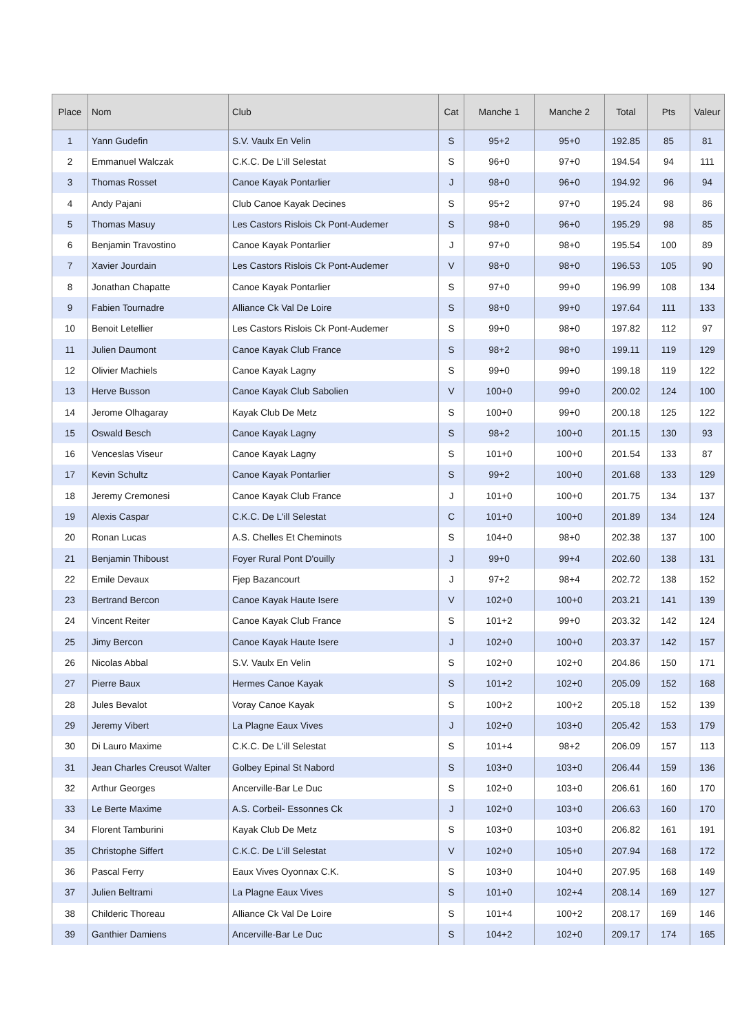| Place | Nom | Club | Cat | Manche 1 | Manche 2 | Total | Pts | Valeur |
| --- | --- | --- | --- | --- | --- | --- | --- | --- |
| 1 | Yann Gudefin | S.V. Vaulx En Velin | S | 95+2 | 95+0 | 192.85 | 85 | 81 |
| 2 | Emmanuel Walczak | C.K.C. De L'ill Selestat | S | 96+0 | 97+0 | 194.54 | 94 | 111 |
| 3 | Thomas Rosset | Canoe Kayak Pontarlier | J | 98+0 | 96+0 | 194.92 | 96 | 94 |
| 4 | Andy Pajani | Club Canoe Kayak Decines | S | 95+2 | 97+0 | 195.24 | 98 | 86 |
| 5 | Thomas Masuy | Les Castors Rislois Ck Pont-Audemer | S | 98+0 | 96+0 | 195.29 | 98 | 85 |
| 6 | Benjamin Travostino | Canoe Kayak Pontarlier | J | 97+0 | 98+0 | 195.54 | 100 | 89 |
| 7 | Xavier Jourdain | Les Castors Rislois Ck Pont-Audemer | V | 98+0 | 98+0 | 196.53 | 105 | 90 |
| 8 | Jonathan Chapatte | Canoe Kayak Pontarlier | S | 97+0 | 99+0 | 196.99 | 108 | 134 |
| 9 | Fabien Tournadre | Alliance Ck Val De Loire | S | 98+0 | 99+0 | 197.64 | 111 | 133 |
| 10 | Benoit Letellier | Les Castors Rislois Ck Pont-Audemer | S | 99+0 | 98+0 | 197.82 | 112 | 97 |
| 11 | Julien Daumont | Canoe Kayak Club France | S | 98+2 | 98+0 | 199.11 | 119 | 129 |
| 12 | Olivier Machiels | Canoe Kayak Lagny | S | 99+0 | 99+0 | 199.18 | 119 | 122 |
| 13 | Herve Busson | Canoe Kayak Club Sabolien | V | 100+0 | 99+0 | 200.02 | 124 | 100 |
| 14 | Jerome Olhagaray | Kayak Club De Metz | S | 100+0 | 99+0 | 200.18 | 125 | 122 |
| 15 | Oswald Besch | Canoe Kayak Lagny | S | 98+2 | 100+0 | 201.15 | 130 | 93 |
| 16 | Venceslas Viseur | Canoe Kayak Lagny | S | 101+0 | 100+0 | 201.54 | 133 | 87 |
| 17 | Kevin Schultz | Canoe Kayak Pontarlier | S | 99+2 | 100+0 | 201.68 | 133 | 129 |
| 18 | Jeremy Cremonesi | Canoe Kayak Club France | J | 101+0 | 100+0 | 201.75 | 134 | 137 |
| 19 | Alexis Caspar | C.K.C. De L'ill Selestat | C | 101+0 | 100+0 | 201.89 | 134 | 124 |
| 20 | Ronan Lucas | A.S. Chelles Et Cheminots | S | 104+0 | 98+0 | 202.38 | 137 | 100 |
| 21 | Benjamin Thiboust | Foyer Rural Pont D'ouilly | J | 99+0 | 99+4 | 202.60 | 138 | 131 |
| 22 | Emile Devaux | Fjep Bazancourt | J | 97+2 | 98+4 | 202.72 | 138 | 152 |
| 23 | Bertrand Bercon | Canoe Kayak Haute Isere | V | 102+0 | 100+0 | 203.21 | 141 | 139 |
| 24 | Vincent Reiter | Canoe Kayak Club France | S | 101+2 | 99+0 | 203.32 | 142 | 124 |
| 25 | Jimy Bercon | Canoe Kayak Haute Isere | J | 102+0 | 100+0 | 203.37 | 142 | 157 |
| 26 | Nicolas Abbal | S.V. Vaulx En Velin | S | 102+0 | 102+0 | 204.86 | 150 | 171 |
| 27 | Pierre Baux | Hermes Canoe Kayak | S | 101+2 | 102+0 | 205.09 | 152 | 168 |
| 28 | Jules Bevalot | Voray Canoe Kayak | S | 100+2 | 100+2 | 205.18 | 152 | 139 |
| 29 | Jeremy Vibert | La Plagne Eaux Vives | J | 102+0 | 103+0 | 205.42 | 153 | 179 |
| 30 | Di Lauro Maxime | C.K.C. De L'ill Selestat | S | 101+4 | 98+2 | 206.09 | 157 | 113 |
| 31 | Jean Charles Creusot Walter | Golbey Epinal St Nabord | S | 103+0 | 103+0 | 206.44 | 159 | 136 |
| 32 | Arthur Georges | Ancerville-Bar Le Duc | S | 102+0 | 103+0 | 206.61 | 160 | 170 |
| 33 | Le Berte Maxime | A.S. Corbeil- Essonnes Ck | J | 102+0 | 103+0 | 206.63 | 160 | 170 |
| 34 | Florent Tamburini | Kayak Club De Metz | S | 103+0 | 103+0 | 206.82 | 161 | 191 |
| 35 | Christophe Siffert | C.K.C. De L'ill Selestat | V | 102+0 | 105+0 | 207.94 | 168 | 172 |
| 36 | Pascal Ferry | Eaux Vives Oyonnax C.K. | S | 103+0 | 104+0 | 207.95 | 168 | 149 |
| 37 | Julien Beltrami | La Plagne Eaux Vives | S | 101+0 | 102+4 | 208.14 | 169 | 127 |
| 38 | Childeric Thoreau | Alliance Ck Val De Loire | S | 101+4 | 100+2 | 208.17 | 169 | 146 |
| 39 | Ganthier Damiens | Ancerville-Bar Le Duc | S | 104+2 | 102+0 | 209.17 | 174 | 165 |